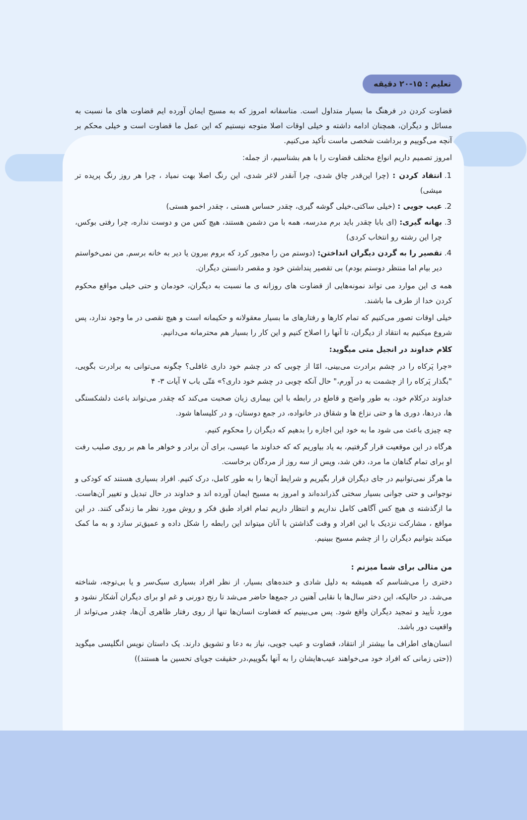تعلیم : ۱۵-۲۰ دقیقه
قضاوت کردن در فرهنگ ما بسیار متداول است. متاسفانه امروز که به مسیح ایمان آورده ایم قضاوت های ما نسبت به مسائل و دیگران، همچنان ادامه داشته و خیلی اوقات اصلا متوجه نیستیم که این عمل ما قضاوت است و خیلی محکم بر آنچه می‌گوییم و برداشت شخصی ماست تأکید می‌کنیم.
امروز تصمیم داریم انواع مختلف قضاوت را با هم بشناسیم، از جمله:
1. انتقاد کردن : (چرا این‌قدر چاق شدی، چرا آنقدر لاغر شدی، این رنگ اصلا بهت نمیاد ، چرا هر روز رنگ پریده تر میشی)
2. عیب جویی : (خیلی ساکتی،خیلی گوشه گیری، چقدر حساس هستی ، چقدر اخمو هستی)
3. بهانه گیری: (ای بابا چقدر باید برم مدرسه، همه با من دشمن هستند، هیچ کس من و دوست نداره، چرا رفتی بوکس، چرا این رشته رو انتخاب کردی)
4. تقصیر را به گردن دیگران انداختن: (دوستم من را مجبور کرد که بروم بیرون یا دیر به خانه برسم, من نمی‌خواستم دیر بیام اما منتظر دوستم بودم) بی تقصیر پنداشتن خود و مقصر دانستن دیگران.
همه ی این موارد می تواند نمونه‌هایی از قضاوت های روزانه ی ما نسبت به دیگران، خودمان و حتی خیلی مواقع محکوم کردن خدا از طرف ما باشند.
خیلی اوقات تصور می‌کنیم که تمام کارها و رفتارهای ما بسیار معقولانه و حکیمانه است و هیچ نقصی در ما وجود ندارد، پس شروع میکنیم به انتقاد از دیگران، تا آنها را اصلاح کنیم و این کار را بسیار هم محترمانه می‌دانیم.
کلام خداوند در انجیل متی میگوید:
«چرا پَرکاه را در چشم برادرت می‌بینی، امّا از چوبی که در چشم خود داری غافلی؟ چگونه می‌توانی به برادرت بگویی، "بگذار پَرکاه را از چشمت به در آورم،" حال آنکه چوبی در چشم خود داری؟» مَتّی باب ۷ آیات ۳- ۴
خداوند درکلام خود، به طور واضح و قاطع در رابطه با این بیماری زبان صحبت می‌کند که چقدر می‌تواند باعث دلشکستگی ها، دردها، دوری ها و حتی نزاع ها و شقاق در خانواده، در جمع دوستان، و در کلیساها شود.
چه چیزی باعث می شود ما به خود این اجازه را بدهیم که دیگران را محکوم کنیم.
هرگاه در این موقعیت قرار گرفتیم، به یاد بیاوریم که که خداوند ما عیسی، برای آن برادر و خواهر ما هم بر روی صلیب رفت او برای تمام گناهان ما مرد، دفن شد، وپس از سه روز از مردگان برخاست.
ما هرگز نمی‌توانیم در جای دیگران قرار بگیریم و شرایط آن‌ها را به طور کامل، درک کنیم. افراد بسیاری هستند که کودکی و نوجوانی و حتی جوانی بسیار سختی گذرانده‌اند و امروز به مسیح ایمان آورده اند و خداوند در حال تبدیل و تغییر آن‌هاست. ما ازگذشته ی هیچ کس آگاهی کامل نداریم و انتظار داریم تمام افراد طبق فکر و روش مورد نظر ما زندگی کنند. در این مواقع ، مشارکت نزدیک با این افراد و وقت گذاشتن با آنان میتواند این رابطه را شکل داده و عمیق‌تر سازد و به ما کمک میکند بتوانیم دیگران را از چشم مسیح ببینیم.
من مثالی برای شما میزنم :
دختری را می‌شناسم که همیشه به دلیل شادی و خنده‌های بسیار، از نظر افراد بسیاری سبک‌سر و یا بی‌توجه، شناخته می‌شد. در حالیکه، این دختر سال‌ها با نقابی آهنین در جمع‌ها حاضر می‌شد تا رنج دورنی و غم او برای دیگران آشکار نشود و مورد تأیید و تمجید دیگران واقع شود. پس می‌بینیم که قضاوت انسان‌ها تنها از روی رفتار ظاهری آن‌ها، چقدر می‌تواند از واقعیت دور باشد.
انسان‌های اطراف ما بیشتر از انتقاد، قضاوت و عیب جویی، نیاز به دعا و تشویق دارند. یک داستان نویس انگلیسی میگوید ((حتی زمانی که افراد خود می‌خواهند عیب‌هایشان را به آنها بگوییم،در حقیقت جویای تحسین ما هستند))